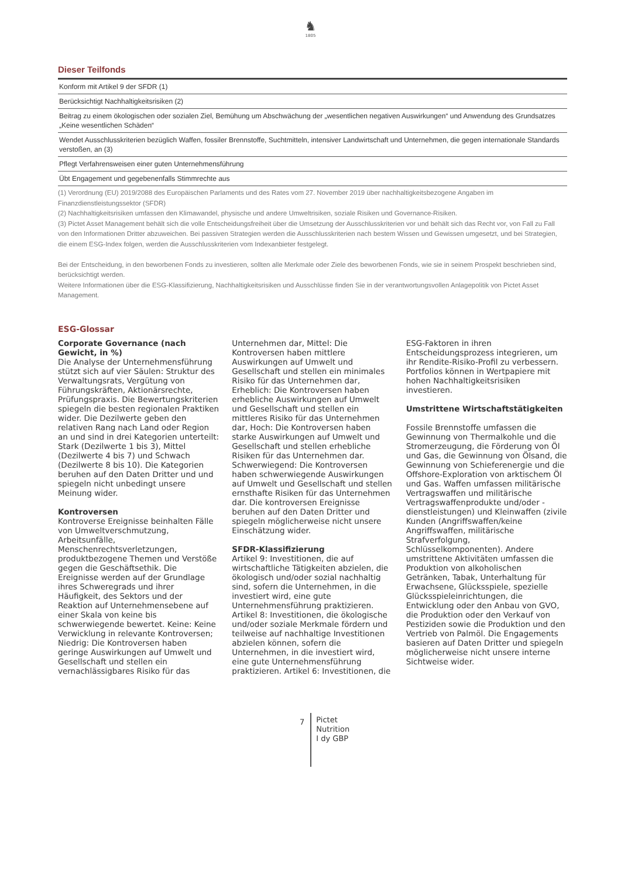♞
1805
Dieser Teilfonds
| Konform mit Artikel 9 der SFDR (1) |
| Berücksichtigt Nachhaltigkeitsrisiken (2) |
| Beitrag zu einem ökologischen oder sozialen Ziel, Bemühung um Abschwächung der „wesentlichen negativen Auswirkungen“ und Anwendung des Grundsatzes „Keine wesentlichen Schäden“ |
| Wendet Ausschlusskriterien bezüglich Waffen, fossiler Brennstoffe, Suchtmitteln, intensiver Landwirtschaft und Unternehmen, die gegen internationale Standards verstoßen, an (3) |
| Pflegt Verfahrensweisen einer guten Unternehmensführung |
| Übt Engagement und gegebenenfalls Stimmrechte aus |
(1) Verordnung (EU) 2019/2088 des Europäischen Parlaments und des Rates vom 27. November 2019 über nachhaltigkeitsbezogene Angaben im Finanzdienstleistungssektor (SFDR)
(2) Nachhaltigkeitsrisiken umfassen den Klimawandel, physische und andere Umweltrisiken, soziale Risiken und Governance-Risiken.
(3) Pictet Asset Management behält sich die volle Entscheidungsfreiheit über die Umsetzung der Ausschlusskriterien vor und behält sich das Recht vor, von Fall zu Fall von den Informationen Dritter abzuweichen. Bei passiven Strategien werden die Ausschlusskriterien nach bestem Wissen und Gewissen umgesetzt, und bei Strategien, die einem ESG-Index folgen, werden die Ausschlusskriterien vom Indexanbieter festgelegt.
Bei der Entscheidung, in den beworbenen Fonds zu investieren, sollten alle Merkmale oder Ziele des beworbenen Fonds, wie sie in seinem Prospekt beschrieben sind, berücksichtigt werden.
Weitere Informationen über die ESG-Klassifizierung, Nachhaltigkeitsrisiken und Ausschlüsse finden Sie in der verantwortungsvollen Anlagepolitik von Pictet Asset Management.
ESG-Glossar
Corporate Governance (nach Gewicht, in %)
Die Analyse der Unternehmensführung stützt sich auf vier Säulen: Struktur des Verwaltungsrats, Vergütung von Führungskräften, Aktionärsrechte, Prüfungspraxis. Die Bewertungskriterien spiegeln die besten regionalen Praktiken wider. Die Dezilwerte geben den relativen Rang nach Land oder Region an und sind in drei Kategorien unterteilt: Stark (Dezilwerte 1 bis 3), Mittel (Dezilwerte 4 bis 7) und Schwach (Dezilwerte 8 bis 10). Die Kategorien beruhen auf den Daten Dritter und und spiegeln nicht unbedingt unsere Meinung wider.
Kontroversen
Kontroverse Ereignisse beinhalten Fälle von Umweltverschmutzung, Arbeitsunfälle, Menschenrechtsverletzungen, produktbezogene Themen und Verstöße gegen die Geschäftsethik. Die Ereignisse werden auf der Grundlage ihres Schweregrads und ihrer Häufigkeit, des Sektors und der Reaktion auf Unternehmensebene auf einer Skala von keine bis schwerwiegende bewertet. Keine: Keine Verwicklung in relevante Kontroversen; Niedrig: Die Kontroversen haben geringe Auswirkungen auf Umwelt und Gesellschaft und stellen ein vernachlässigbares Risiko für das Unternehmen dar, Mittel: Die Kontroversen haben mittlere Auswirkungen auf Umwelt und Gesellschaft und stellen ein minimales Risiko für das Unternehmen dar, Erheblich: Die Kontroversen haben erhebliche Auswirkungen auf Umwelt und Gesellschaft und stellen ein mittleres Risiko für das Unternehmen dar, Hoch: Die Kontroversen haben starke Auswirkungen auf Umwelt und Gesellschaft und stellen erhebliche Risiken für das Unternehmen dar. Schwerwiegend: Die Kontroversen haben schwerwiegende Auswirkungen auf Umwelt und Gesellschaft und stellen ernsthafte Risiken für das Unternehmen dar. Die kontroversen Ereignisse beruhen auf den Daten Dritter und spiegeln möglicherweise nicht unsere Einschätzung wider.
SFDR-Klassifizierung
Artikel 9: Investitionen, die auf wirtschaftliche Tätigkeiten abzielen, die ökologisch und/oder sozial nachhaltig sind, sofern die Unternehmen, in die investiert wird, eine gute Unternehmensführung praktizieren. Artikel 8: Investitionen, die ökologische und/oder soziale Merkmale fördern und teilweise auf nachhaltige Investitionen abzielen können, sofern die Unternehmen, in die investiert wird, eine gute Unternehmensführung praktizieren. Artikel 6: Investitionen, die ESG-Faktoren in ihren Entscheidungsprozess integrieren, um ihr Rendite-Risiko-Profil zu verbessern. Portfolios können in Wertpapiere mit hohen Nachhaltigkeitsrisiken investieren.
Umstrittene Wirtschaftstätigkeiten
Fossile Brennstoffe umfassen die Gewinnung von Thermalkohle und die Stromerzeugung, die Förderung von Öl und Gas, die Gewinnung von Ölsand, die Gewinnung von Schieferenergie und die Offshore-Exploration von arktischem Öl und Gas. Waffen umfassen militärische Vertragswaffen und militärische Vertragswaffenprodukte und/oder -dienstleistungen) und Kleinwaffen (zivile Kunden (Angriffswaffen/keine Angriffswaffen, militärische Strafverfolgung, Schlüsselkomponenten). Andere umstrittene Aktivitäten umfassen die Produktion von alkoholischen Getränken, Tabak, Unterhaltung für Erwachsene, Glücksspiele, spezielle Glücksspieleinrichtungen, die Entwicklung oder den Anbau von GVO, die Produktion oder den Verkauf von Pestiziden sowie die Produktion und den Vertrieb von Palmöl. Die Engagements basieren auf Daten Dritter und spiegeln möglicherweise nicht unsere interne Sichtweise wider.
7
Pictet
Nutrition
I dy GBP